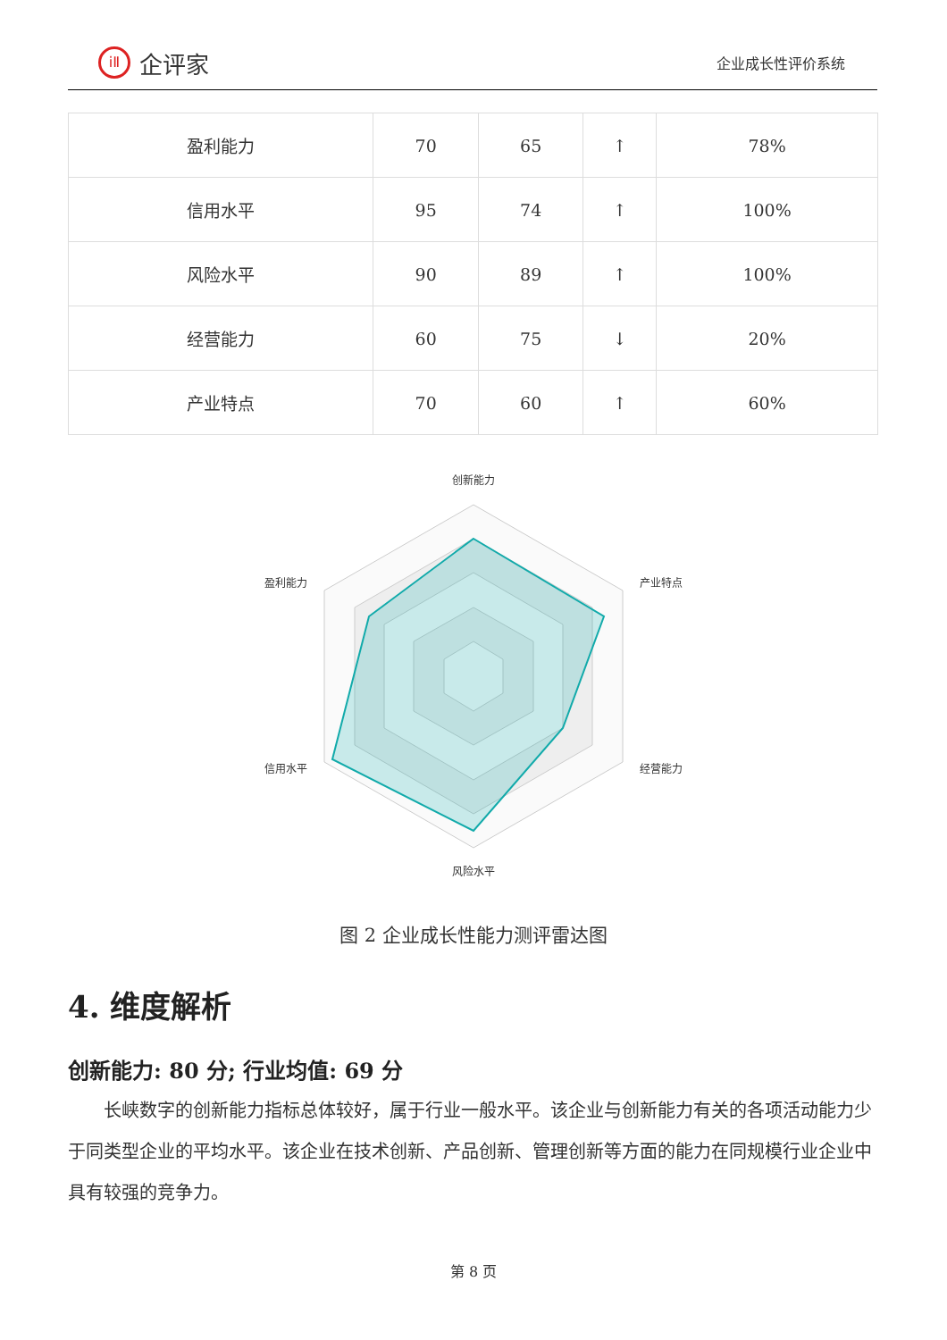iⅡ 企评家
企业成长性评价系统
| 盈利能力 | 70 | 65 | ↑ | 78% |
| 信用水平 | 95 | 74 | ↑ | 100% |
| 风险水平 | 90 | 89 | ↑ | 100% |
| 经营能力 | 60 | 75 | ↓ | 20% |
| 产业特点 | 70 | 60 | ↑ | 60% |
创新能力
产业特点
经营能力
风险水平
信用水平
盈利能力
图 2 企业成长性能力测评雷达图
4. 维度解析
创新能力: 80 分; 行业均值: 69 分
长峡数字的创新能力指标总体较好，属于行业一般水平。该企业与创新能力有关的各项活动能力少于同类型企业的平均水平。该企业在技术创新、产品创新、管理创新等方面的能力在同规模行业企业中具有较强的竞争力。
第 8 页